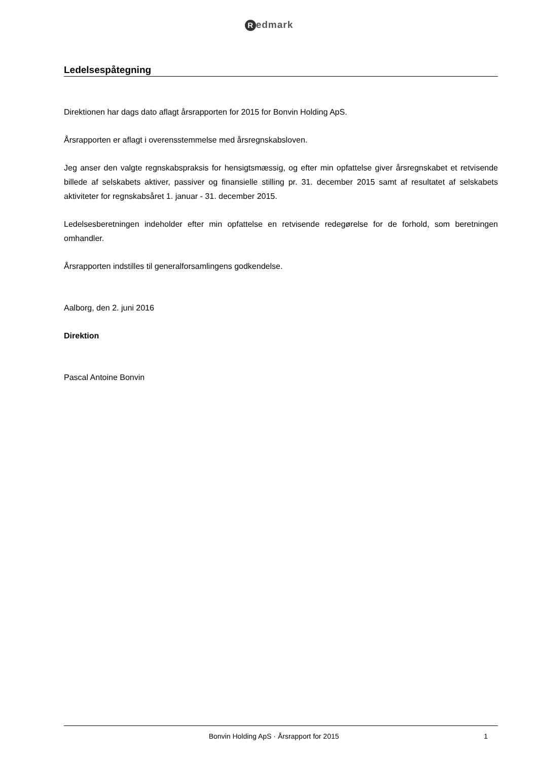Redmark
Ledelsespåtegning
Direktionen har dags dato aflagt årsrapporten for 2015 for Bonvin Holding ApS.
Årsrapporten er aflagt i overensstemmelse med årsregnskabsloven.
Jeg anser den valgte regnskabspraksis for hensigtsmæssig, og efter min opfattelse giver årsregnskabet et retvisende billede af selskabets aktiver, passiver og finansielle stilling pr. 31. december 2015 samt af resultatet af selskabets aktiviteter for regnskabsåret 1. januar - 31. december 2015.
Ledelsesberetningen indeholder efter min opfattelse en retvisende redegørelse for de forhold, som beretningen omhandler.
Årsrapporten indstilles til generalforsamlingens godkendelse.
Aalborg, den 2. juni 2016
Direktion
Pascal Antoine Bonvin
Bonvin Holding ApS · Årsrapport for 2015 1